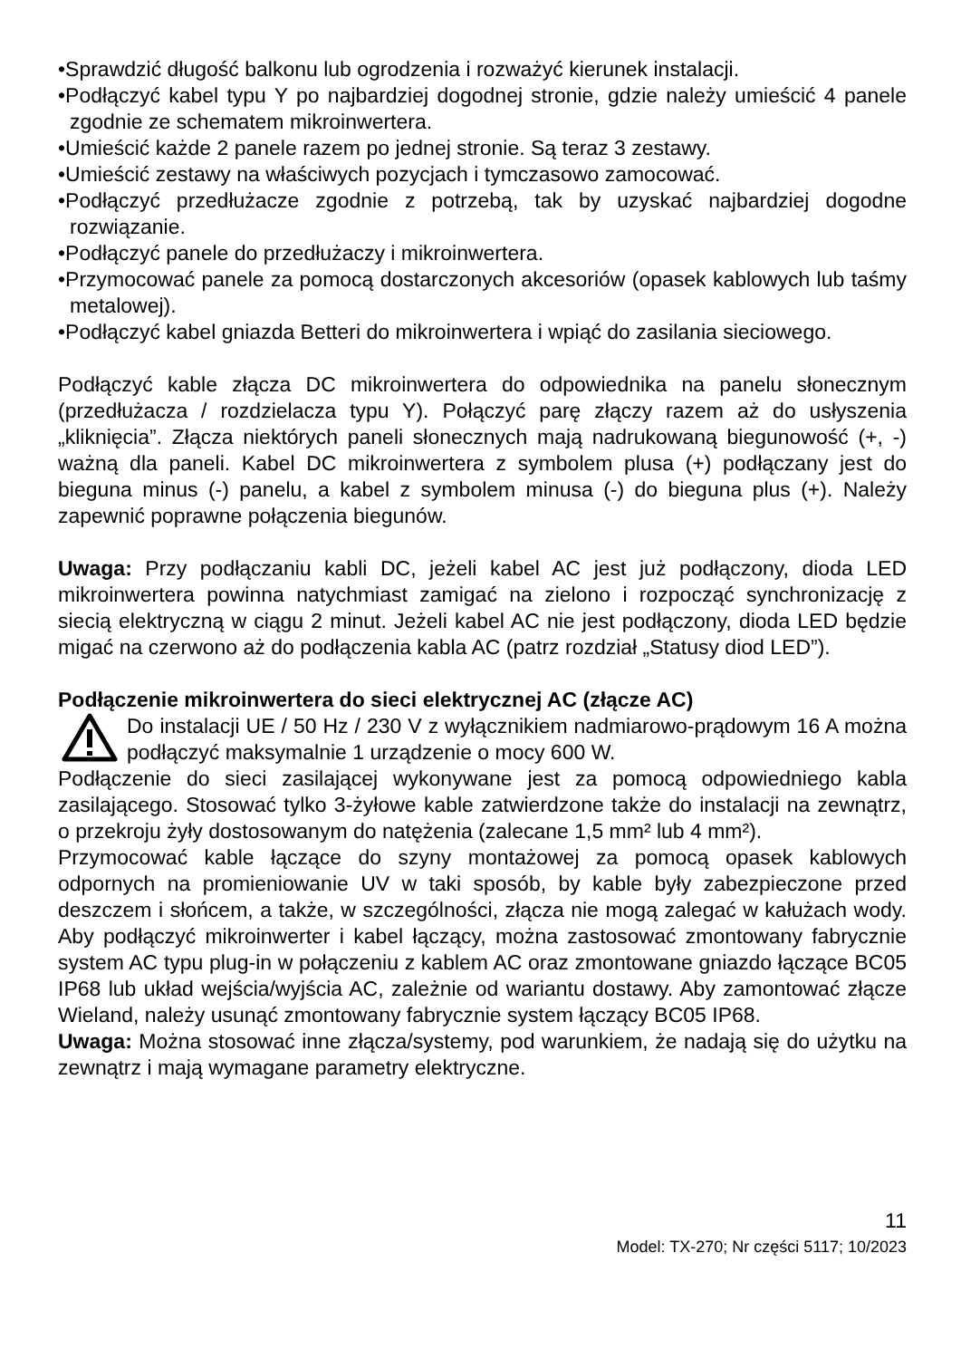•Sprawdzić długość balkonu lub ogrodzenia i rozważyć kierunek instalacji.
•Podłączyć kabel typu Y po najbardziej dogodnej stronie, gdzie należy umieścić 4 panele zgodnie ze schematem mikroinwertera.
•Umieścić każde 2 panele razem po jednej stronie. Są teraz 3 zestawy.
•Umieścić zestawy na właściwych pozycjach i tymczasowo zamocować.
•Podłączyć przedłużacze zgodnie z potrzebą, tak by uzyskać najbardziej dogodne rozwiązanie.
•Podłączyć panele do przedłużaczy i mikroinwertera.
•Przymocować panele za pomocą dostarczonych akcesoriów (opasek kablowych lub taśmy metalowej).
•Podłączyć kabel gniazda Betteri do mikroinwertera i wpiąć do zasilania sieciowego.
Podłączyć kable złącza DC mikroinwertera do odpowiednika na panelu słonecznym (przedłużacza / rozdzielacza typu Y). Połączyć parę złączy razem aż do usłyszenia „kliknięcia”. Złącza niektórych paneli słonecznych mają nadrukowaną biegunowość (+, -) ważną dla paneli. Kabel DC mikroinwertera z symbolem plusa (+) podłączany jest do bieguna minus (-) panelu, a kabel z symbolem minusa (-) do bieguna plus (+). Należy zapewnić poprawne połączenia biegunów.
Uwaga: Przy podłączaniu kabli DC, jeżeli kabel AC jest już podłączony, dioda LED mikroinwertera powinna natychmiast zamigać na zielono i rozpocząć synchronizację z siecią elektryczną w ciągu 2 minut. Jeżeli kabel AC nie jest podłączony, dioda LED będzie migać na czerwono aż do podłączenia kabla AC (patrz rozdział „Statusy diod LED”).
Podłączenie mikroinwertera do sieci elektrycznej AC (złącze AC)
Do instalacji UE / 50 Hz / 230 V z wyłącznikiem nadmiarowo-prądowym 16 A można podłączyć maksymalnie 1 urządzenie o mocy 600 W.
Podłączenie do sieci zasilającej wykonywane jest za pomocą odpowiedniego kabla zasilającego. Stosować tylko 3-żyłowe kable zatwierdzone także do instalacji na zewnątrz, o przekroju żyły dostosowanym do natężenia (zalecane 1,5 mm² lub 4 mm²).
Przymocować kable łączące do szyny montażowej za pomocą opasek kablowych odpornych na promieniowanie UV w taki sposób, by kable były zabezpieczone przed deszczem i słońcem, a także, w szczególności, złącza nie mogą zalegać w kałużach wody. Aby podłączyć mikroinwerter i kabel łączący, można zastosować zmontowany fabrycznie system AC typu plug-in w połączeniu z kablem AC oraz zmontowane gniazdo łączące BC05 IP68 lub układ wejścia/wyjścia AC, zależnie od wariantu dostawy. Aby zamontować złącze Wieland, należy usunąć zmontowany fabrycznie system łączący BC05 IP68.
Uwaga: Można stosować inne złącza/systemy, pod warunkiem, że nadają się do użytku na zewnątrz i mają wymagane parametry elektryczne.
11
Model: TX-270; Nr części 5117; 10/2023